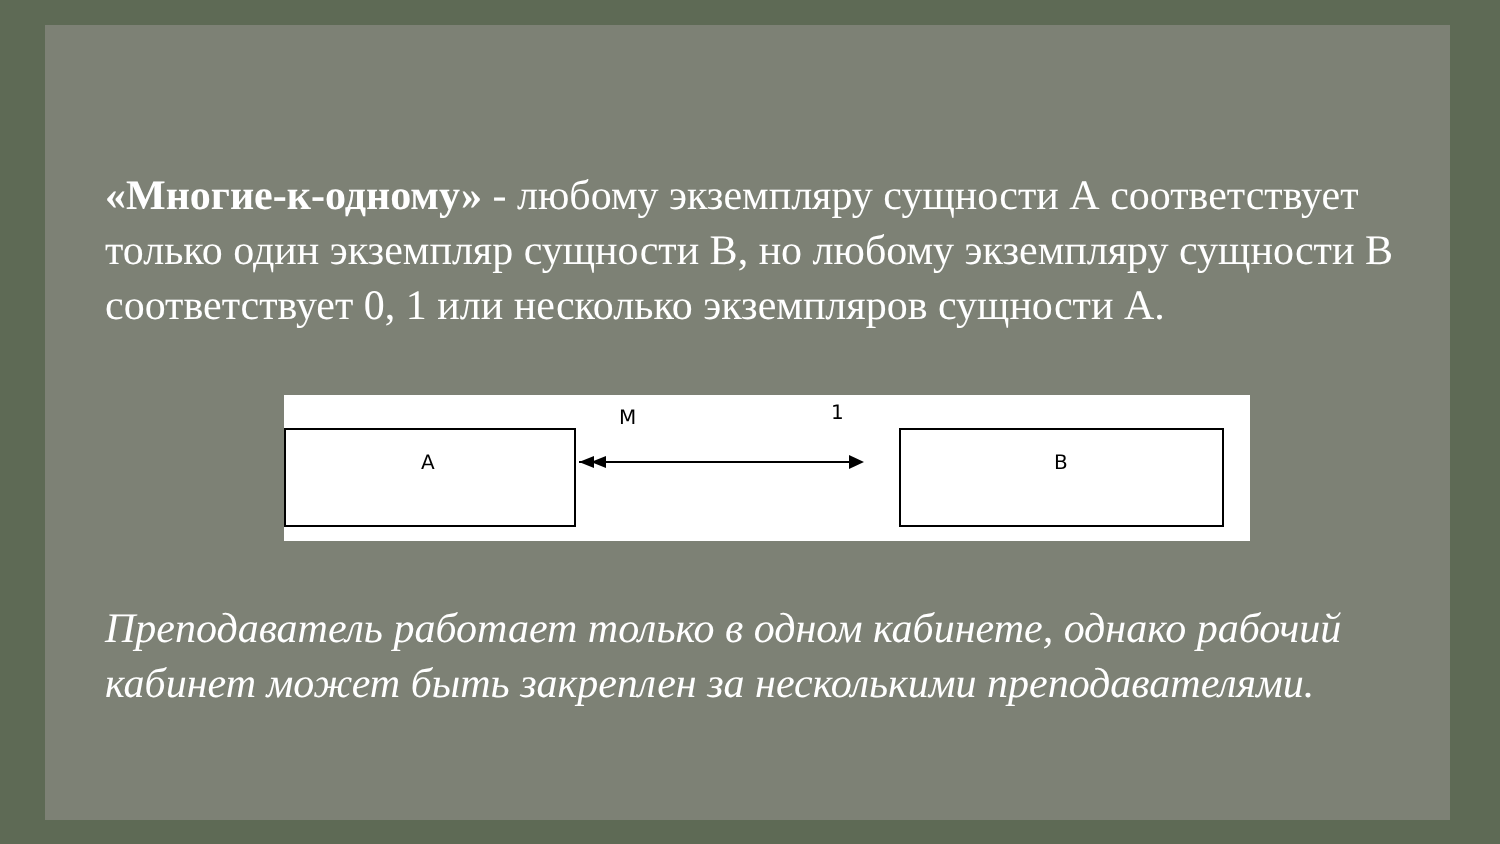«Многие-к-одному» - любому экземпляру сущности А соответствует только один экземпляр сущности В, но любому экземпляру сущности В соответствует 0, 1 или несколько экземпляров сущности А.
M 1
A B
Преподаватель работает только в одном кабинете, однако рабочий кабинет может быть закреплен за несколькими преподавателями.